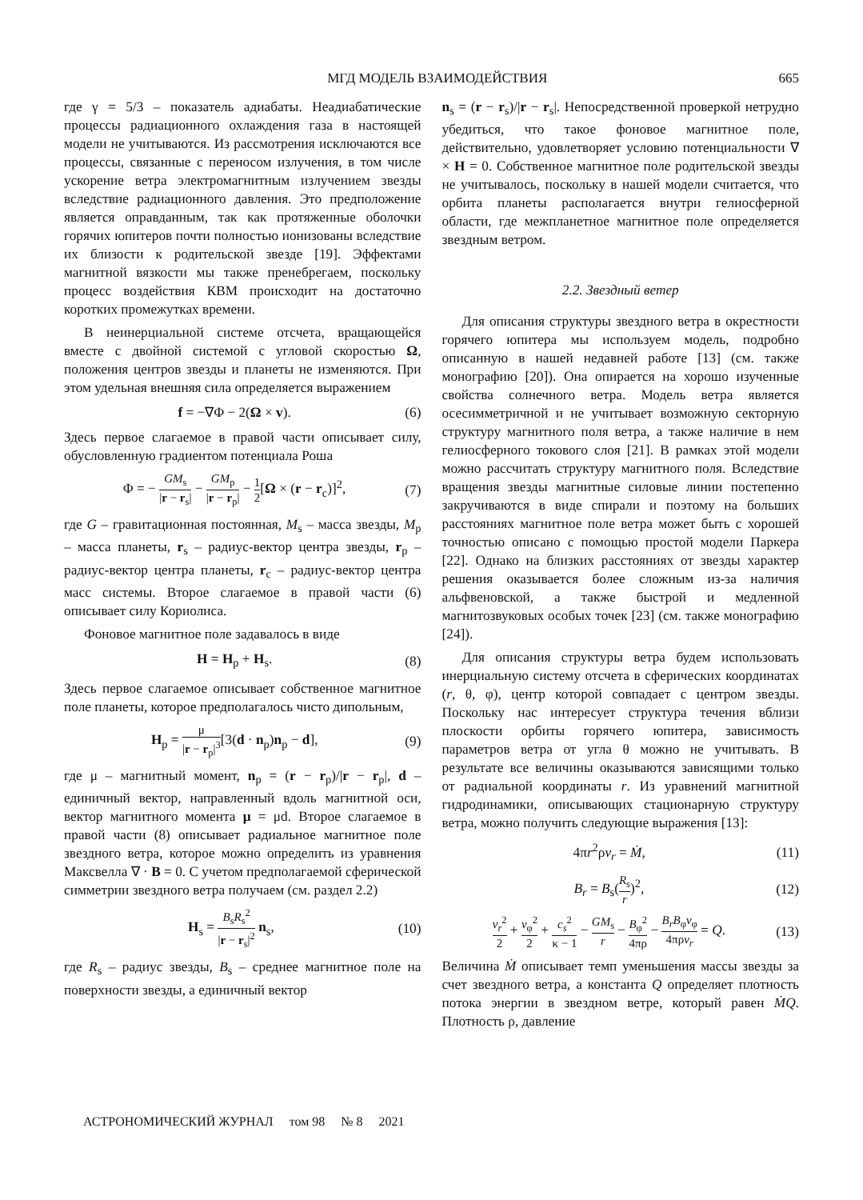МГД МОДЕЛЬ ВЗАИМОДЕЙСТВИЯ 665
где γ = 5/3 – показатель адиабаты. Неадиабатические процессы радиационного охлаждения газа в настоящей модели не учитываются. Из рассмотрения исключаются все процессы, связанные с переносом излучения, в том числе ускорение ветра электромагнитным излучением звезды вследствие радиационного давления. Это предположение является оправданным, так как протяженные оболочки горячих юпитеров почти полностью ионизованы вследствие их близости к родительской звезде [19]. Эффектами магнитной вязкости мы также пренебрегаем, поскольку процесс воздействия КВМ происходит на достаточно коротких промежутках времени.
В неинерциальной системе отсчета, вращающейся вместе с двойной системой с угловой скоростью Ω, положения центров звезды и планеты не изменяются. При этом удельная внешняя сила определяется выражением
f = −∇Φ − 2(Ω × v). (6)
Здесь первое слагаемое в правой части описывает силу, обусловленную градиентом потенциала Роша
Φ = − GM<sub>s</sub> |r − r<sub>s</sub>| − GM<sub>p</sub> |r − r<sub>p</sub>| − 1 2[Ω × (r − r<sub>c</sub>)]<sup>2</sup>, (7)
где G – гравитационная постоянная, M<sub>s</sub> – масса звезды, M<sub>p</sub> – масса планеты, r<sub>s</sub> – радиус-вектор центра звезды, r<sub>p</sub> – радиус-вектор центра планеты, r<sub>c</sub> – радиус-вектор центра масс системы. Второе слагаемое в правой части (6) описывает силу Кориолиса.
Фоновое магнитное поле задавалось в виде
H = H<sub>p</sub> + H<sub>s</sub>. (8)
Здесь первое слагаемое описывает собственное магнитное поле планеты, которое предполагалось чисто дипольным,
H<sub>p</sub> = μ |r − r<sub>p</sub>|<sup>3</sup>[3(d · n<sub>p</sub>)n<sub>p</sub> − d], (9)
где μ – магнитный момент, n<sub>p</sub> = (r − r<sub>p</sub>)/|r − r<sub>p</sub>|, d – единичный вектор, направленный вдоль магнитной оси, вектор магнитного момента μ = μd. Второе слагаемое в правой части (8) описывает радиальное магнитное поле звездного ветра, которое можно определить из уравнения Максвелла ∇ · B = 0. С учетом предполагаемой сферической симметрии звездного ветра получаем (см. раздел 2.2)
H<sub>s</sub> = B<sub>s</sub>R<sub>s</sub><sup>2</sup> |r − r<sub>s</sub>|<sup>2</sup> n<sub>s</sub>, (10)
где R<sub>s</sub> – радиус звезды, B<sub>s</sub> – среднее магнитное поле на поверхности звезды, а единичный вектор
n<sub>s</sub> = (r − r<sub>s</sub>)/|r − r<sub>s</sub>|. Непосредственной проверкой нетрудно убедиться, что такое фоновое магнитное поле, действительно, удовлетворяет условию потенциальности ∇ × H = 0. Собственное магнитное поле родительской звезды не учитывалось, поскольку в нашей модели считается, что орбита планеты располагается внутри гелиосферной области, где межпланетное магнитное поле определяется звездным ветром.
2.2. Звездный ветер
Для описания структуры звездного ветра в окрестности горячего юпитера мы используем модель, подробно описанную в нашей недавней работе [13] (см. также монографию [20]). Она опирается на хорошо изученные свойства солнечного ветра. Модель ветра является осесимметричной и не учитывает возможную секторную структуру магнитного поля ветра, а также наличие в нем гелиосферного токового слоя [21]. В рамках этой модели можно рассчитать структуру магнитного поля. Вследствие вращения звезды магнитные силовые линии постепенно закручиваются в виде спирали и поэтому на больших расстояниях магнитное поле ветра может быть с хорошей точностью описано с помощью простой модели Паркера [22]. Однако на близких расстояниях от звезды характер решения оказывается более сложным из-за наличия альфвеновской, а также быстрой и медленной магнитозвуковых особых точек [23] (см. также монографию [24]).
Для описания структуры ветра будем использовать инерциальную систему отсчета в сферических координатах (r, θ, φ), центр которой совпадает с центром звезды. Поскольку нас интересует структура течения вблизи плоскости орбиты горячего юпитера, зависимость параметров ветра от угла θ можно не учитывать. В результате все величины оказываются зависящими только от радиальной координаты r. Из уравнений магнитной гидродинамики, описывающих стационарную структуру ветра, можно получить следующие выражения [13]:
4πr<sup>2</sup>ρv<sub>r</sub> = Ṁ, (11)
B<sub>r</sub> = B<sub>s</sub>(R<sub>s</sub> r)<sup>2</sup>, (12)
v<sub>r</sub><sup>2</sup> 2 + v<sub>φ</sub><sup>2</sup> 2 + c<sub>s</sub><sup>2</sup> κ − 1 − GM<sub>s</sub> r − B<sub>φ</sub><sup>2</sup> 4πρ − B<sub>r</sub>B<sub>φ</sub>v<sub>φ</sub> 4πρv<sub>r</sub> = Q. (13)
Величина Ṁ описывает темп уменьшения массы звезды за счет звездного ветра, а константа Q определяет плотность потока энергии в звездном ветре, который равен ṀQ. Плотность ρ, давление
АСТРОНОМИЧЕСКИЙ ЖУРНАЛ том 98 № 8 2021